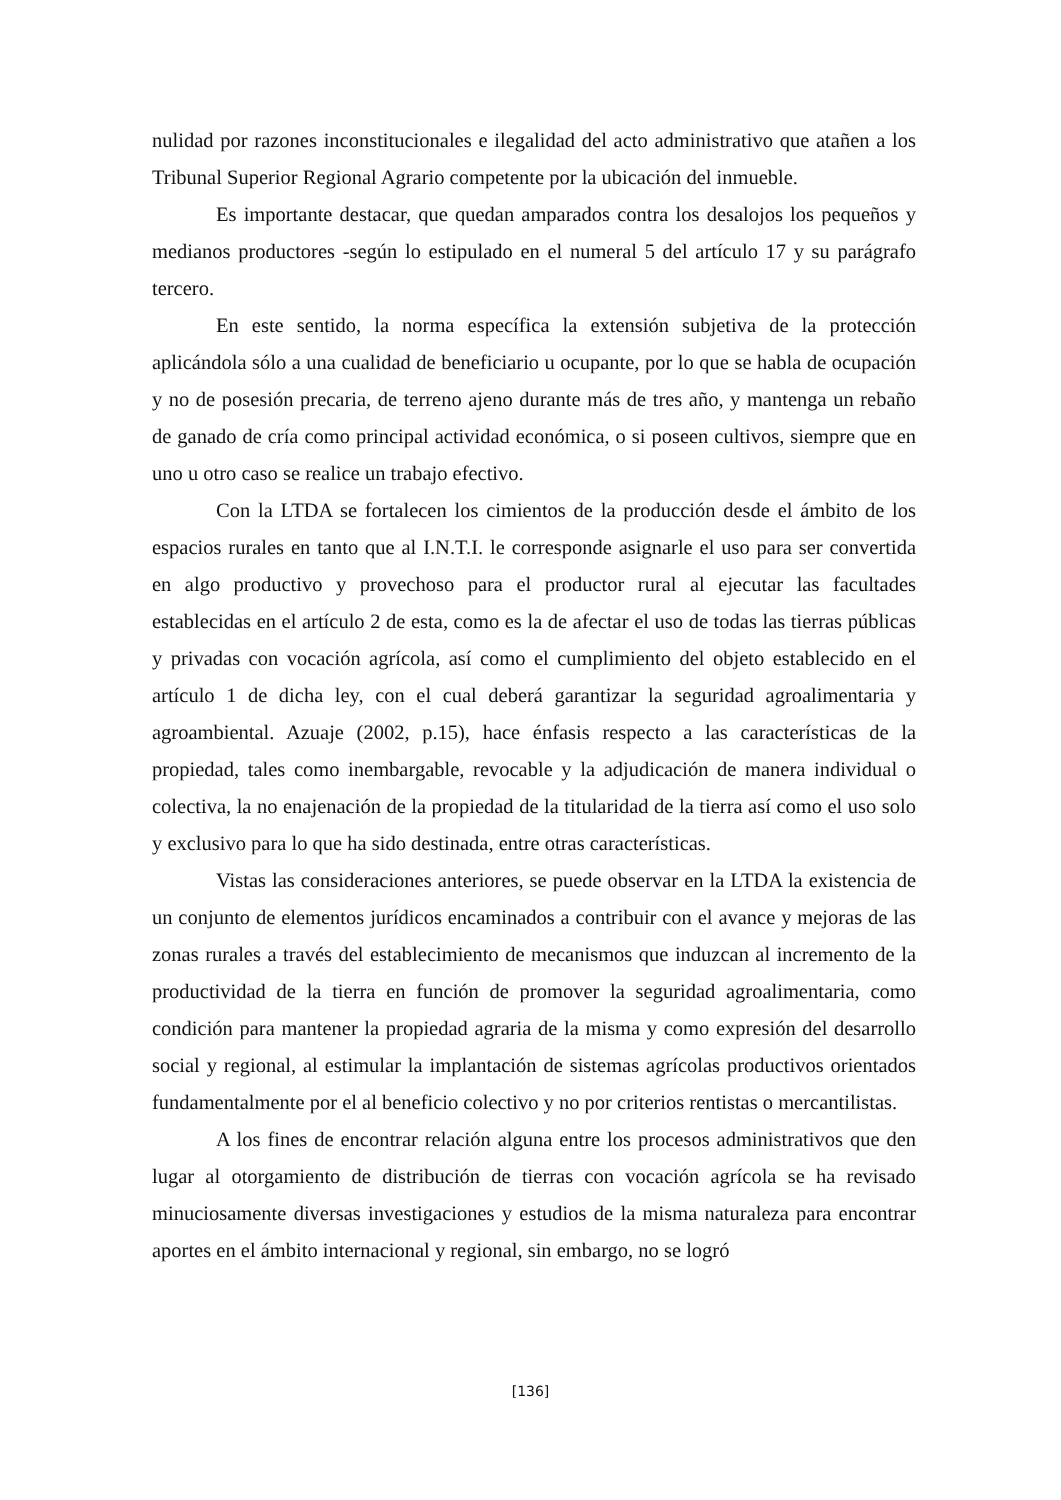nulidad por razones inconstitucionales e ilegalidad del acto administrativo que atañen a los Tribunal Superior Regional Agrario competente por la ubicación del inmueble.
Es importante destacar, que quedan amparados contra los desalojos los pequeños y medianos productores -según lo estipulado en el numeral 5 del artículo 17 y su parágrafo tercero.
En este sentido, la norma específica la extensión subjetiva de la protección aplicándola sólo a una cualidad de beneficiario u ocupante, por lo que se habla de ocupación y no de posesión precaria, de terreno ajeno durante más de tres año, y mantenga un rebaño de ganado de cría como principal actividad económica, o si poseen cultivos, siempre que en uno u otro caso se realice un trabajo efectivo.
Con la LTDA se fortalecen los cimientos de la producción desde el ámbito de los espacios rurales en tanto que al I.N.T.I. le corresponde asignarle el uso para ser convertida en algo productivo y provechoso para el productor rural al ejecutar las facultades establecidas en el artículo 2 de esta, como es la de afectar el uso de todas las tierras públicas y privadas con vocación agrícola, así como el cumplimiento del objeto establecido en el artículo 1 de dicha ley, con el cual deberá garantizar la seguridad agroalimentaria y agroambiental. Azuaje (2002, p.15), hace énfasis respecto a las características de la propiedad, tales como inembargable, revocable y la adjudicación de manera individual o colectiva, la no enajenación de la propiedad de la titularidad de la tierra así como el uso solo y exclusivo para lo que ha sido destinada, entre otras características.
Vistas las consideraciones anteriores, se puede observar en la LTDA la existencia de un conjunto de elementos jurídicos encaminados a contribuir con el avance y mejoras de las zonas rurales a través del establecimiento de mecanismos que induzcan al incremento de la productividad de la tierra en función de promover la seguridad agroalimentaria, como condición para mantener la propiedad agraria de la misma y como expresión del desarrollo social y regional, al estimular la implantación de sistemas agrícolas productivos orientados fundamentalmente por el al beneficio colectivo y no por criterios rentistas o mercantilistas.
A los fines de encontrar relación alguna entre los procesos administrativos que den lugar al otorgamiento de distribución de tierras con vocación agrícola se ha revisado minuciosamente diversas investigaciones y estudios de la misma naturaleza para encontrar aportes en el ámbito internacional y regional, sin embargo, no se logró
[136]